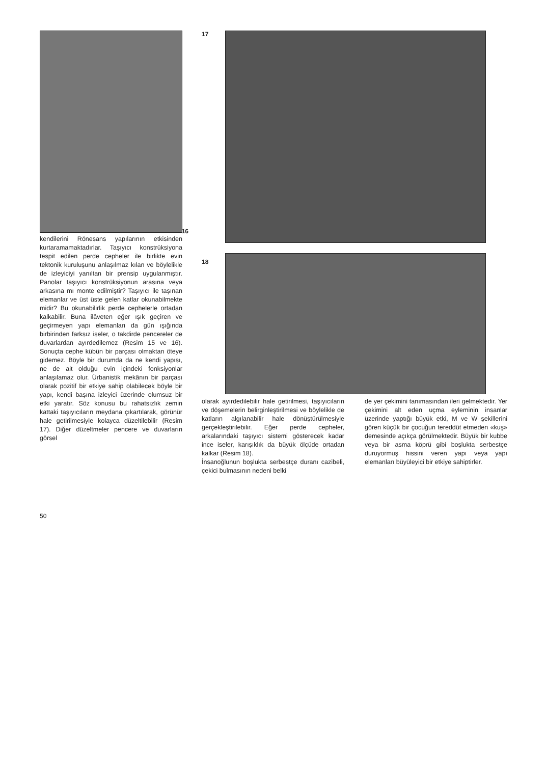16
kendilerini Rönesans yapılarının etkisinden kurtaramamaktadırlar. Taşıyıcı konstrüksiyona tespit edilen perde cepheler ile birlikte evin tektonik kuruluşunu anlaşılmaz kılan ve böylelikle de izleyiciyi yanıltan bir prensip uygulanmıştır. Panolar taşıyıcı konstrüksiyonun arasına veya arkasına mı monte edilmiştir? Taşıyıcı ile taşınan elemanlar ve üst üste gelen katlar okunabilmekte midir? Bu okunabilirlik perde cephelerle ortadan kalkabilir. Buna ilâveten eğer ışık geçiren ve geçirmeyen yapı elemanları da gün ışığında birbirinden farksız iseler, o takdirde pencereler de duvarlardan ayırdedilemez (Resim 15 ve 16). Sonuçta cephe kübün bir parçası olmaktan öteye gidemez. Böyle bir durumda da ne kendi yapısı, ne de ait olduğu evin içindeki fonksiyonlar anlaşılamaz olur. Ürbanistik mekânın bir parçası olarak pozitif bir etkiye sahip olabilecek böyle bir yapı, kendi başına izleyici üzerinde olumsuz bir etki yaratır. Söz konusu bu rahatsızlık zemin kattaki taşıyıcıların meydana çıkartılarak, görünür hale getirilmesiyle kolayca düzeltilebilir (Resim 17). Diğer düzeltmeler pencere ve duvarların görsel
17
18
olarak ayırdedilebilir hale getirilmesi, taşıyıcıların ve döşemelerin belirginleştirilmesi ve böylelikle de katların algılanabilir hale dönüştürülmesiyle gerçekleştirilebilir. Eğer perde cepheler, arkalarındaki taşıyıcı sistemi gösterecek kadar ince iseler, karışıklık da büyük ölçüde ortadan kalkar (Resim 18).
İnsanoğlunun boşlukta serbestçe duranı cazibeli, çekici bulmasının nedeni belki
de yer çekimini tanımasından ileri gelmektedir. Yer çekimini alt eden uçma eyleminin insanlar üzerinde yaptığı büyük etki, M ve W şekillerini gören küçük bir çocuğun tereddüt etmeden «kuş» demesinde açıkça görülmektedir. Büyük bir kubbe veya bir asma köprü gibi boşlukta serbestçe duruyormuş hissini veren yapı veya yapı elemanları büyüleyici bir etkiye sahiptirler.
50